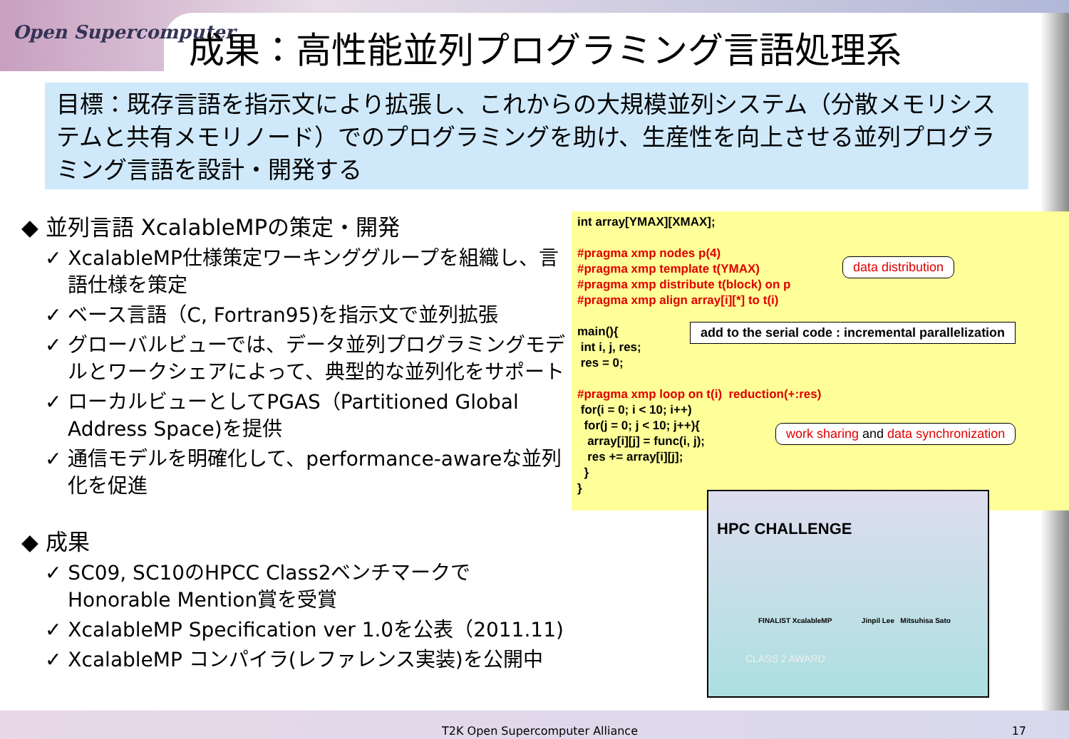Open Supercomputer
成果：高性能並列プログラミング言語処理系
目標：既存言語を指示文により拡張し、これからの大規模並列システム（分散メモリシステムと共有メモリノード）でのプログラミングを助け、生産性を向上させる並列プログラミング言語を設計・開発する
◆ 並列言語 XcalableMPの策定・開発
✓ XcalableMP仕様策定ワーキンググループを組織し、言語仕様を策定
✓ ベース言語（C, Fortran95)を指示文で並列拡張
✓ グローバルビューでは、データ並列プログラミングモデルとワークシェアによって、典型的な並列化をサポート
✓ ローカルビューとしてPGAS（Partitioned Global Address Space)を提供
✓ 通信モデルを明確化して、performance-awareな並列化を促進
◆ 成果
✓ SC09, SC10のHPCC Class2ベンチマークでHonorable Mention賞を受賞
✓ XcalableMP Specification ver 1.0を公表（2011.11)
✓ XcalableMP コンパイラ(レファレンス実装)を公開中
int array[YMAX][XMAX];
#pragma xmp nodes p(4)
#pragma xmp template t(YMAX)
#pragma xmp distribute t(block) on p
#pragma xmp align array[i][*] to t(i)
main(){
int i, j, res;
res = 0;
#pragma xmp loop on t(i) reduction(+:res)
for(i = 0; i < 10; i++)
for(j = 0; j < 10; j++){
array[i][j] = func(i, j);
res += array[i][j];
}
}
data distribution
add to the serial code : incremental parallelization
work sharing and data synchronization
HPC CHALLENGE
FINALIST XcalableMP Jinpil Lee Mitsuhisa Sato
CLASS 2 AWARD
T2K Open Supercomputer Alliance
17